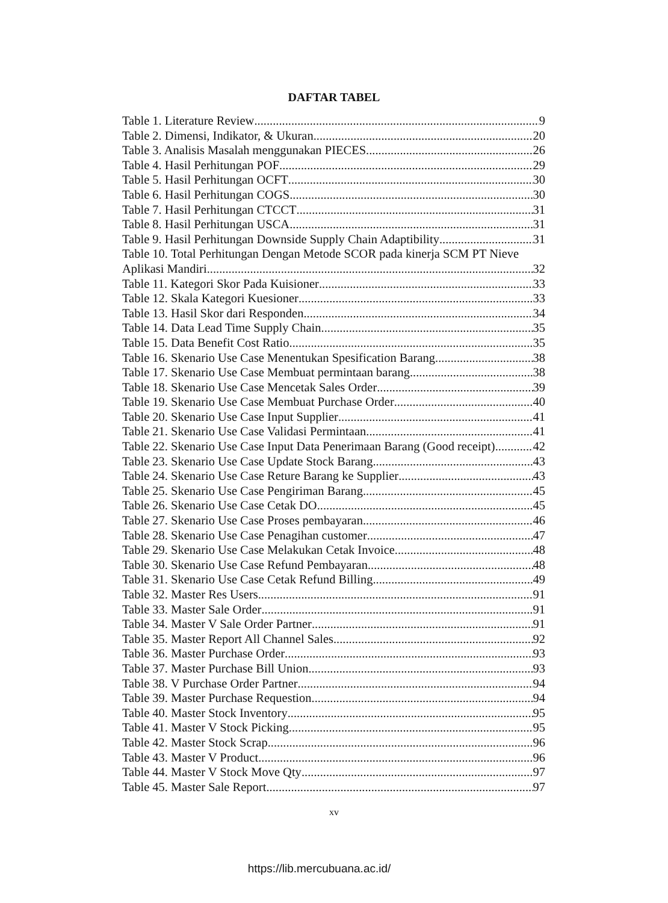DAFTAR TABEL
Table 1. Literature Review 9
Table 2. Dimensi, Indikator, & Ukuran 20
Table 3. Analisis Masalah menggunakan PIECES 26
Table 4. Hasil Perhitungan POF 29
Table 5. Hasil Perhitungan OCFT 30
Table 6. Hasil Perhitungan COGS 30
Table 7. Hasil Perhitungan CTCCT 31
Table 8. Hasil Perhitungan USCA 31
Table 9. Hasil Perhitungan Downside Supply Chain Adaptibility 31
Table 10. Total Perhitungan Dengan Metode SCOR pada kinerja SCM PT Nieve
Aplikasi Mandiri 32
Table 11. Kategori Skor Pada Kuisioner 33
Table 12. Skala Kategori Kuesioner 33
Table 13. Hasil Skor dari Responden 34
Table 14. Data Lead Time Supply Chain 35
Table 15. Data Benefit Cost Ratio 35
Table 16. Skenario Use Case Menentukan Spesification Barang 38
Table 17. Skenario Use Case Membuat permintaan barang 38
Table 18. Skenario Use Case Mencetak Sales Order 39
Table 19. Skenario Use Case Membuat Purchase Order 40
Table 20. Skenario Use Case Input Supplier 41
Table 21. Skenario Use Case Validasi Permintaan 41
Table 22. Skenario Use Case Input Data Penerimaan Barang (Good receipt) 42
Table 23. Skenario Use Case Update Stock Barang 43
Table 24. Skenario Use Case Reture Barang ke Supplier 43
Table 25. Skenario Use Case Pengiriman Barang 45
Table 26. Skenario Use Case Cetak DO 45
Table 27. Skenario Use Case Proses pembayaran 46
Table 28. Skenario Use Case Penagihan customer 47
Table 29. Skenario Use Case Melakukan Cetak Invoice 48
Table 30. Skenario Use Case Refund Pembayaran 48
Table 31. Skenario Use Case Cetak Refund Billing 49
Table 32. Master Res Users 91
Table 33. Master Sale Order 91
Table 34. Master V Sale Order Partner 91
Table 35. Master Report All Channel Sales 92
Table 36. Master Purchase Order 93
Table 37. Master Purchase Bill Union 93
Table 38. V Purchase Order Partner 94
Table 39. Master Purchase Requestion 94
Table 40. Master Stock Inventory 95
Table 41. Master V Stock Picking 95
Table 42. Master Stock Scrap 96
Table 43. Master V Product 96
Table 44. Master V Stock Move Qty 97
Table 45. Master Sale Report 97
xv
https://lib.mercubuana.ac.id/